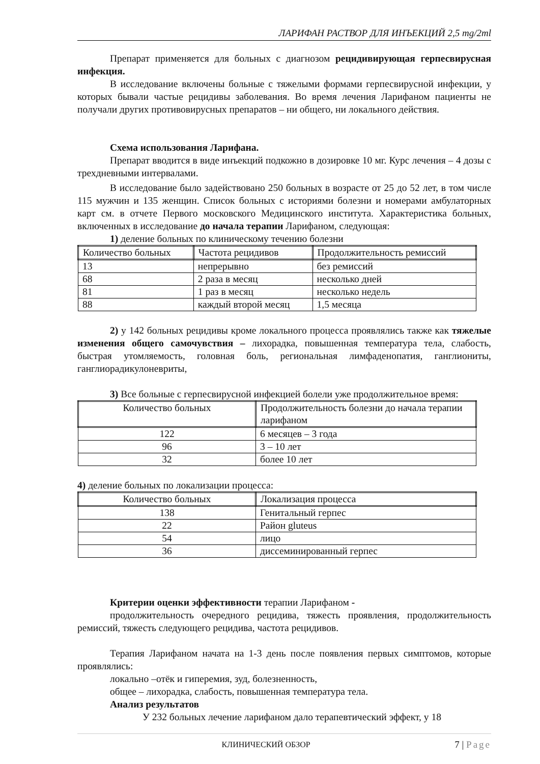ЛАРИФАН РАСТВОР ДЛЯ ИНЪЕКЦИЙ 2,5 mg/2ml
Препарат применяется для больных с диагнозом рецидивирующая герпесвирусная инфекция.
В исследование включены больные с тяжелыми формами герпесвирусной инфекции, у которых бывали частые рецидивы заболевания. Во время лечения Ларифаном пациенты не получали других противовирусных препаратов – ни общего, ни локального действия.
Схема использования Ларифана.
Препарат вводится в виде инъекций подкожно в дозировке 10 мг. Курс лечения – 4 дозы с трехдневными интервалами.
В исследование было задействовано 250 больных в возрасте от 25 до 52 лет, в том числе 115 мужчин и 135 женщин. Список больных с историями болезни и номерами амбулаторных карт см. в отчете Первого московского Медицинского института. Характеристика больных, включенных в исследование до начала терапии Ларифаном, следующая:
1) деление больных по клиническому течению болезни
| Количество больных | Частота рецидивов | Продолжительность ремиссий |
| 13 | непрерывно | без ремиссий |
| 68 | 2 раза в месяц | несколько дней |
| 81 | 1 раз в месяц | несколько недель |
| 88 | каждый второй месяц | 1,5 месяца |
2) у 142 больных рецидивы кроме локального процесса проявлялись также как тяжелые изменения общего самочувствия – лихорадка, повышенная температура тела, слабость, быстрая утомляемость, головная боль, региональная лимфаденопатия, ганглиониты, ганглиорадикулоневриты,
3) Все больные с герпесвирусной инфекцией болели уже продолжительное время:
| Количество больных | Продолжительность болезни до начала терапии ларифаном |
| 122 | 6 месяцев – 3 года |
| 96 | 3 – 10 лет |
| 32 | более 10 лет |
4) деление больных по локализации процесса:
| Количество больных | Локализация процесса |
| 138 | Генитальный герпес |
| 22 | Район gluteus |
| 54 | лицо |
| 36 | диссеминированный герпес |
Критерии оценки эффективности терапии Ларифаном -
продолжительность очередного рецидива, тяжесть проявления, продолжительность ремиссий, тяжесть следующего рецидива, частота рецидивов.
Терапия Ларифаном начата на 1-3 день после появления первых симптомов, которые проявлялись:
локально –отёк и гиперемия, зуд, болезненность,
общее – лихорадка, слабость, повышенная температура тела.
Анализ результатов
У 232 больных лечение ларифаном дало терапевтический эффект, у 18
КЛИНИЧЕСКИЙ ОБЗОР 7 | Page